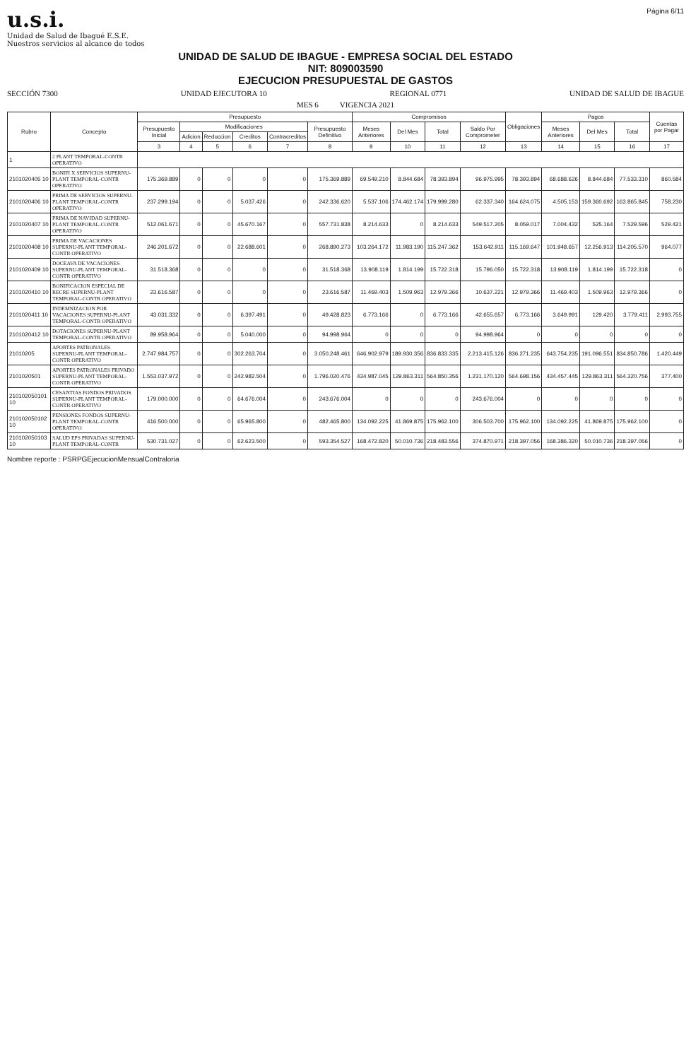u.s.i.
Unidad de Salud de Ibagué E.S.E.
Nuestros servicios al alcance de todos
Página 6/11
UNIDAD DE SALUD DE IBAGUE - EMPRESA SOCIAL DEL ESTADO
NIT: 809003590
EJECUCION PRESUPUESTAL DE GASTOS
SECCIÓN 7300 UNIDAD EJECUTORA 10 REGIONAL 0771 UNIDAD DE SALUD DE IBAGUE
MES 6 VIGENCIA 2021
| Rubro | Concepto | Presupuesto | | | | | | Compromisos | | | | Obligaciones | Pagos | | | Cuentas por Pagar |
| --- | --- | --- | --- | --- | --- | --- | --- | --- | --- | --- | --- | --- | --- | --- | --- | --- |
| | | Presupuesto Inicial | Modificaciones | | | | Presupuesto Definitivo | Meses Anteriores | Del Mes | Total | Saldo Por Comprometer | | Meses Anteriores | Del Mes | Total | |
| | | | Adicion | Reduccion | Creditos | Contracreditos | | | | | | | | | | |
| | | 3 | 4 | 5 | 6 | 7 | 8 | 9 | 10 | 11 | 12 | 13 | 14 | 15 | 16 | 17 |
| 1 | 2 PLANT TEMPORAL-CONTR OPERATIVO | | | | | | | | | | | | | | | |
| 2101020405 10 | BONIFI X SERVICIOS SUPERNU-PLANT TEMPORAL-CONTR OPERATIVO | 175.369.889 | 0 | 0 | 0 | 0 | 175.369.889 | 69.549.210 | 8.844.684 | 78.393.894 | 96.975.995 | 78.393.894 | 68.688.626 | 8.844.684 | 77.533.310 | 860.584 |
| 2101020406 10 | PRIMA DE SERVICIOS SUPERNU-PLANT TEMPORAL-CONTR OPERATIVO | 237.299.194 | 0 | 0 | 5.037.426 | 0 | 242.336.620 | 5.537.106 | 174.462.174 | 179.999.280 | 62.337.340 | 164.624.075 | 4.505.153 | 159.360.692 | 163.865.845 | 758.230 |
| 2101020407 10 | PRIMA DE NAVIDAD SUPERNU-PLANT TEMPORAL-CONTR OPERATIVO | 512.061.671 | 0 | 0 | 45.670.167 | 0 | 557.731.838 | 8.214.633 | 0 | 8.214.633 | 549.517.205 | 8.059.017 | 7.004.432 | 525.164 | 7.529.596 | 529.421 |
| 2101020408 10 | PRIMA DE VACACIONES SUPERNU-PLANT TEMPORAL-CONTR OPERATIVO | 246.201.672 | 0 | 0 | 22.688.601 | 0 | 268.890.273 | 103.264.172 | 11.983.190 | 115.247.362 | 153.642.911 | 115.169.647 | 101.948.657 | 12.256.913 | 114.205.570 | 964.077 |
| 2101020409 10 | DOCEAVA DE VACACIONES SUPERNU-PLANT TEMPORAL-CONTR OPERATIVO | 31.518.368 | 0 | 0 | 0 | 0 | 31.518.368 | 13.908.119 | 1.814.199 | 15.722.318 | 15.796.050 | 15.722.318 | 13.908.119 | 1.814.199 | 15.722.318 | 0 |
| 2101020410 10 | BONIFICACION ESPECIAL DE RECRE SUPERNU-PLANT TEMPORAL-CONTR OPERATIVO | 23.616.587 | 0 | 0 | 0 | 0 | 23.616.587 | 11.469.403 | 1.509.963 | 12.979.366 | 10.637.221 | 12.979.366 | 11.469.403 | 1.509.963 | 12.979.366 | 0 |
| 2101020411 10 | INDEMNIZACION POR VACACIONES SUPERNU-PLANT TEMPORAL-CONTR OPERATIVO | 43.031.332 | 0 | 0 | 6.397.491 | 0 | 49.428.823 | 6.773.166 | 0 | 6.773.166 | 42.655.657 | 6.773.166 | 3.649.991 | 129.420 | 3.779.411 | 2.993.755 |
| 2101020412 10 | DOTACIONES SUPERNU-PLANT TEMPORAL-CONTR OPERATIVO | 89.958.964 | 0 | 0 | 5.040.000 | 0 | 94.998.964 | 0 | 0 | 0 | 94.998.964 | 0 | 0 | 0 | 0 | 0 |
| 21010205 | APORTES PATRONALES SUPERNU-PLANT TEMPORAL-CONTR OPERATIVO | 2.747.984.757 | 0 | 0 | 302.263.704 | 0 | 3.050.248.461 | 646.902.979 | 189.930.356 | 836.833.335 | 2.213.415.126 | 836.271.235 | 643.754.235 | 191.096.551 | 834.850.786 | 1.420.449 |
| 2101020501 | APORTES PATRONALES PRIVADO SUPERNU-PLANT TEMPORAL-CONTR OPERATIVO | 1.553.037.972 | 0 | 0 | 242.982.504 | 0 | 1.796.020.476 | 434.987.045 | 129.863.311 | 564.850.356 | 1.231.170.120 | 564.698.156 | 434.457.445 | 129.863.311 | 564.320.756 | 377.400 |
| 210102050101 10 | CESANTIAS FONDOS PRIVADOS SUPERNU-PLANT TEMPORAL-CONTR OPERATIVO | 179.000.000 | 0 | 0 | 64.676.004 | 0 | 243.676.004 | 0 | 0 | 0 | 243.676.004 | 0 | 0 | 0 | 0 | 0 |
| 210102050102 10 | PENSIONES FONDOS SUPERNU-PLANT TEMPORAL-CONTR OPERATIVO | 416.500.000 | 0 | 0 | 65.965.800 | 0 | 482.465.800 | 134.092.225 | 41.869.875 | 175.962.100 | 306.503.700 | 175.962.100 | 134.092.225 | 41.869.875 | 175.962.100 | 0 |
| 210102050103 10 | SALUD EPS PRIVADAS SUPERNU-PLANT TEMPORAL-CONTR | 530.731.027 | 0 | 0 | 62.623.500 | 0 | 593.354.527 | 168.472.820 | 50.010.736 | 218.483.556 | 374.870.971 | 218.397.056 | 168.386.320 | 50.010.736 | 218.397.056 | 0 |
Nombre reporte : PSRPGEjecucionMensualContraloria